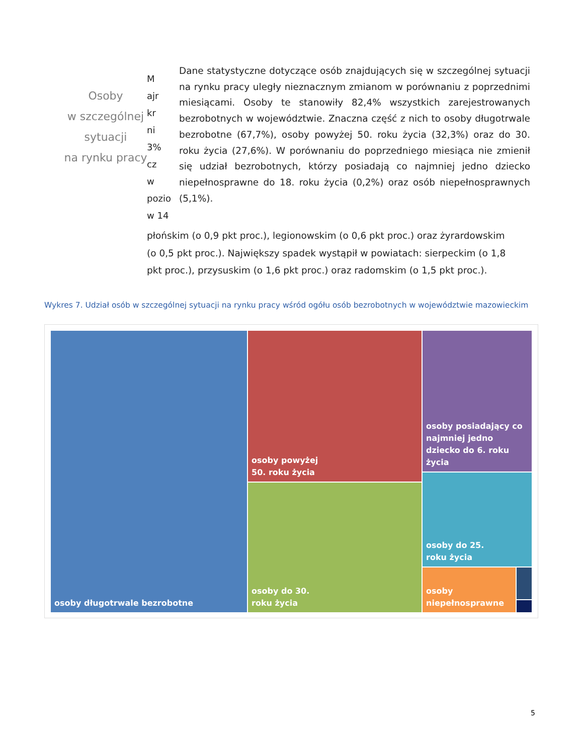Osoby
w szczególnej
sytuacji
na rynku pracy
M
ajr
kr
ni
3%
cz
w
pozio
w 14
Dane statystyczne dotyczące osób znajdujących się w szczególnej sytuacji na rynku pracy uległy nieznacznym zmianom w porównaniu z poprzednimi miesiącami. Osoby te stanowiły 82,4% wszystkich zarejestrowanych bezrobotnych w województwie. Znaczna część z nich to osoby długotrwale bezrobotne (67,7%), osoby powyżej 50. roku życia (32,3%) oraz do 30. roku życia (27,6%). W porównaniu do poprzedniego miesiąca nie zmienił się udział bezrobotnych, którzy posiadają co najmniej jedno dziecko niepełnosprawne do 18. roku życia (0,2%) oraz osób niepełnosprawnych (5,1%).
płońskim (o 0,9 pkt proc.), legionowskim (o 0,6 pkt proc.) oraz żyrardowskim (o 0,5 pkt proc.). Największy spadek wystąpił w powiatach: sierpeckim (o 1,8 pkt proc.), przysuskim (o 1,6 pkt proc.) oraz radomskim (o 1,5 pkt proc.).
Wykres 7. Udział osób w szczególnej sytuacji na rynku pracy wśród ogółu osób bezrobotnych w województwie mazowieckim
osoby długotrwale bezrobotne
osoby powyżej
50. roku życia
osoby do 30.
roku życia
osoby posiadający co najmniej jedno dziecko do 6. roku życia
osoby do 25.
roku życia
osoby
niepełnosprawne
5